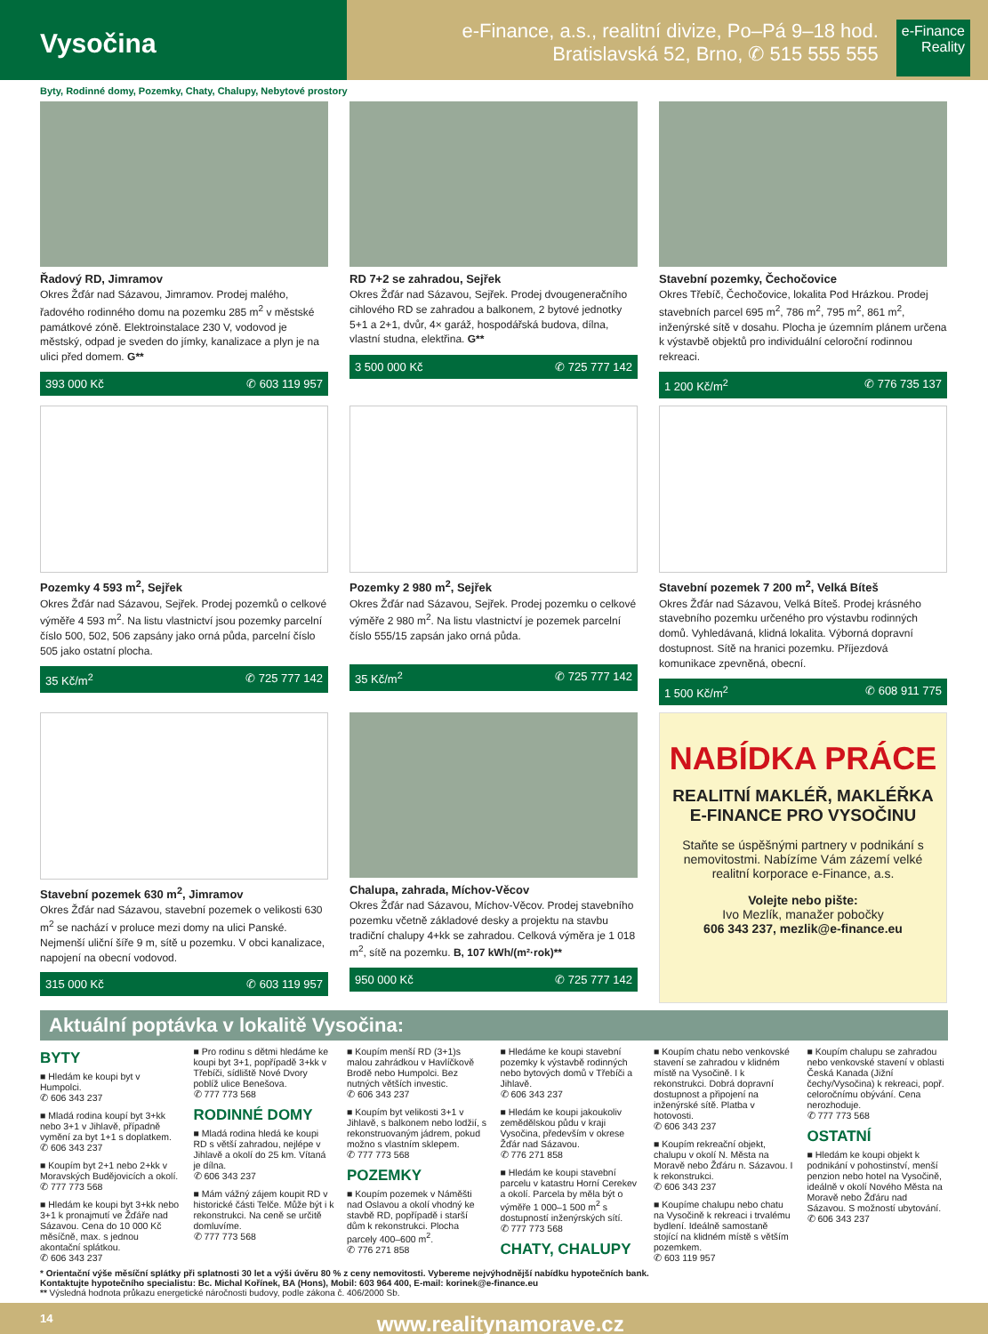Vysočina
e-Finance, a.s., realitní divize, Po–Pá 9–18 hod.
Bratislavská 52, Brno, ✆ 515 555 555
e-Finance
Reality
Byty, Rodinné domy, Pozemky, Chaty, Chalupy, Nebytové prostory
Řadový RD, Jimramov
Okres Žďár nad Sázavou, Jimramov. Prodej malého, řadového rodinného domu na pozemku 285 m<sup>2</sup> v městské památkové zóně. Elektroinstalace 230 V, vodovod je městský, odpad je sveden do jímky, kanalizace a plyn je na ulici před domem. G**
393 000 Kč ✆ 603 119 957
RD 7+2 se zahradou, Sejřek
Okres Žďár nad Sázavou, Sejřek. Prodej dvougeneračního cihlového RD se zahradou a balkonem, 2 bytové jednotky 5+1 a 2+1, dvůr, 4× garáž, hospodářská budova, dílna, vlastní studna, elektřina. G**
3 500 000 Kč ✆ 725 777 142
Stavební pozemky, Čechočovice
Okres Třebíč, Čechočovice, lokalita Pod Hrázkou. Prodej stavebních parcel 695 m<sup>2</sup>, 786 m<sup>2</sup>, 795 m<sup>2</sup>, 861 m<sup>2</sup>, inženýrské sítě v dosahu. Plocha je územním plánem určena k výstavbě objektů pro individuální celoroční rodinnou rekreaci.
1 200 Kč/m<sup>2</sup> ✆ 776 735 137
Pozemky 4 593 m<sup>2</sup>, Sejřek
Okres Žďár nad Sázavou, Sejřek. Prodej pozemků o celkové výměře 4 593 m<sup>2</sup>. Na listu vlastnictví jsou pozemky parcelní číslo 500, 502, 506 zapsány jako orná půda, parcelní číslo 505 jako ostatní plocha.
35 Kč/m<sup>2</sup> ✆ 725 777 142
Pozemky 2 980 m<sup>2</sup>, Sejřek
Okres Žďár nad Sázavou, Sejřek. Prodej pozemku o celkové výměře 2 980 m<sup>2</sup>. Na listu vlastnictví je pozemek parcelní číslo 555/15 zapsán jako orná půda.
35 Kč/m<sup>2</sup> ✆ 725 777 142
Stavební pozemek 7 200 m<sup>2</sup>, Velká Bíteš
Okres Žďár nad Sázavou, Velká Bíteš. Prodej krásného stavebního pozemku určeného pro výstavbu rodinných domů. Vyhledávaná, klidná lokalita. Výborná dopravní dostupnost. Sítě na hranici pozemku. Příjezdová komunikace zpevněná, obecní.
1 500 Kč/m<sup>2</sup> ✆ 608 911 775
Stavební pozemek 630 m<sup>2</sup>, Jimramov
Okres Žďár nad Sázavou, stavební pozemek o velikosti 630 m<sup>2</sup> se nachází v proluce mezi domy na ulici Panské. Nejmenší uliční šíře 9 m, sítě u pozemku. V obci kanalizace, napojení na obecní vodovod.
315 000 Kč ✆ 603 119 957
Chalupa, zahrada, Míchov-Věcov
Okres Žďár nad Sázavou, Míchov-Věcov. Prodej stavebního pozemku včetně základové desky a projektu na stavbu tradiční chalupy 4+kk se zahradou. Celková výměra je 1 018 m<sup>2</sup>, sítě na pozemku. B, 107 kWh/(m²·rok)**
950 000 Kč ✆ 725 777 142
NABÍDKA PRÁCE
REALITNÍ MAKLÉŘ, MAKLÉŘKA
E-FINANCE PRO VYSOČINU
Staňte se úspěšnými partnery v podnikání s nemovitostmi. Nabízíme Vám zázemí velké realitní korporace e-Finance, a.s.
Volejte nebo pište:
Ivo Mezlík, manažer pobočky
606 343 237, mezlik@e-finance.eu
Aktuální poptávka v lokalitě Vysočina:
BYTY
■ Hledám ke koupi byt v Humpolci.
✆ 606 343 237
■ Mladá rodina koupí byt 3+kk nebo 3+1 v Jihlavě, případně vymění za byt 1+1 s doplatkem.
✆ 606 343 237
■ Koupím byt 2+1 nebo 2+kk v Moravských Budějovicích a okolí.
✆ 777 773 568
■ Hledám ke koupi byt 3+kk nebo 3+1 k pronajmutí ve Žďáře nad Sázavou. Cena do 10 000 Kč měsíčně, max. s jednou akontační splátkou.
✆ 606 343 237
■ Pro rodinu s dětmi hledáme ke koupi byt 3+1, popřípadě 3+kk v Třebíči, sídliště Nové Dvory poblíž ulice Benešova.
✆ 777 773 568
RODINNÉ DOMY
■ Mladá rodina hledá ke koupi RD s větší zahradou, nejlépe v Jihlavě a okolí do 25 km. Vítaná je dílna.
✆ 606 343 237
■ Mám vážný zájem koupit RD v historické části Telče. Může být i k rekonstrukci. Na ceně se určitě domluvíme.
✆ 777 773 568
■ Koupím menší RD (3+1)s malou zahrádkou v Havlíčkově Brodě nebo Humpolci. Bez nutných větších investic.
✆ 606 343 237
■ Koupím byt velikosti 3+1 v Jihlavě, s balkonem nebo lodžií, s rekonstruovaným jádrem, pokud možno s vlastním sklepem.
✆ 777 773 568
POZEMKY
■ Koupím pozemek v Náměšti nad Oslavou a okolí vhodný ke stavbě RD, popřípadě i starší dům k rekonstrukci. Plocha parcely 400–600 m<sup>2</sup>.
✆ 776 271 858
■ Hledáme ke koupi stavební pozemky k výstavbě rodinných nebo bytových domů v Třebíči a Jihlavě.
✆ 606 343 237
■ Hledám ke koupi jakoukoliv zemědělskou půdu v kraji Vysočina, především v okrese Žďár nad Sázavou.
✆ 776 271 858
■ Hledám ke koupi stavební parcelu v katastru Horní Cerekev a okolí. Parcela by měla být o výměře 1 000–1 500 m<sup>2</sup> s dostupností inženýrských sítí.
✆ 777 773 568
CHATY, CHALUPY
■ Koupím chatu nebo venkovské stavení se zahradou v klidném místě na Vysočině. I k rekonstrukci. Dobrá dopravní dostupnost a připojení na inženýrské sítě. Platba v hotovosti.
✆ 606 343 237
■ Koupím rekreační objekt, chalupu v okolí N. Města na Moravě nebo Žďáru n. Sázavou. I k rekonstrukci.
✆ 606 343 237
■ Koupíme chalupu nebo chatu na Vysočině k rekreaci i trvalému bydlení. Ideálně samostaně stojící na klidném místě s větším pozemkem.
✆ 603 119 957
■ Koupím chalupu se zahradou nebo venkovské stavení v oblasti Česká Kanada (Jižní čechy/Vysočina) k rekreaci, popř. celoročnímu obývání. Cena nerozhoduje.
✆ 777 773 568
OSTATNÍ
■ Hledám ke koupi objekt k podnikání v pohostinství, menší penzion nebo hotel na Vysočině, ideálně v okolí Nového Města na Moravě nebo Žďáru nad Sázavou. S možností ubytování.
✆ 606 343 237
* Orientační výše měsíční splátky při splatnosti 30 let a výši úvěru 80 % z ceny nemovitosti. Vybereme nejvýhodnější nabídku hypotečních bank.
Kontaktujte hypotečního specialistu: Bc. Michal Kořínek, BA (Hons), Mobil: 603 964 400, E-mail: korinek@e-finance.eu
** Výsledná hodnota průkazu energetické náročnosti budovy, podle zákona č. 406/2000 Sb.
14 www.realitynamorave.cz